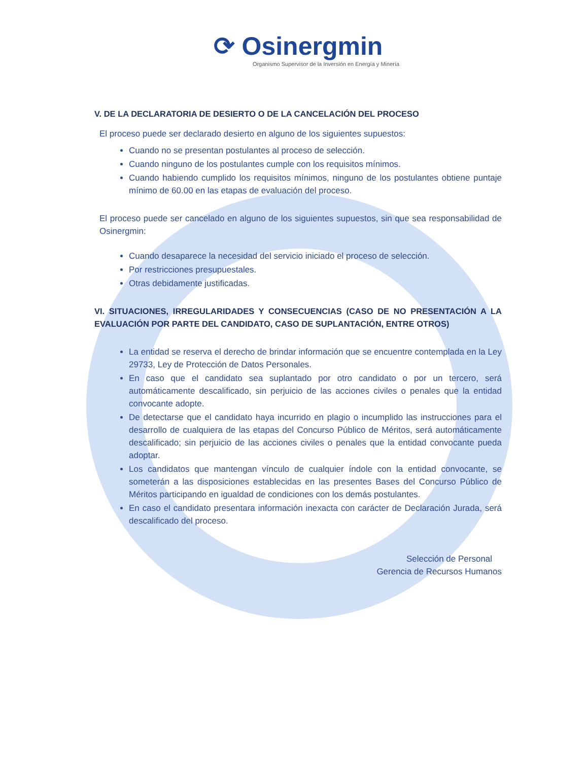⟳ Osinergmin
Organismo Supervisor de la Inversión en Energía y Minería
V. DE LA DECLARATORIA DE DESIERTO O DE LA CANCELACIÓN DEL PROCESO
El proceso puede ser declarado desierto en alguno de los siguientes supuestos:
Cuando no se presentan postulantes al proceso de selección.
Cuando ninguno de los postulantes cumple con los requisitos mínimos.
Cuando habiendo cumplido los requisitos mínimos, ninguno de los postulantes obtiene puntaje mínimo de 60.00 en las etapas de evaluación del proceso.
El proceso puede ser cancelado en alguno de los siguientes supuestos, sin que sea responsabilidad de Osinergmin:
Cuando desaparece la necesidad del servicio iniciado el proceso de selección.
Por restricciones presupuestales.
Otras debidamente justificadas.
VI. SITUACIONES, IRREGULARIDADES Y CONSECUENCIAS (CASO DE NO PRESENTACIÓN A LA EVALUACIÓN POR PARTE DEL CANDIDATO, CASO DE SUPLANTACIÓN, ENTRE OTROS)
La entidad se reserva el derecho de brindar información que se encuentre contemplada en la Ley 29733, Ley de Protección de Datos Personales.
En caso que el candidato sea suplantado por otro candidato o por un tercero, será automáticamente descalificado, sin perjuicio de las acciones civiles o penales que la entidad convocante adopte.
De detectarse que el candidato haya incurrido en plagio o incumplido las instrucciones para el desarrollo de cualquiera de las etapas del Concurso Público de Méritos, será automáticamente descalificado; sin perjuicio de las acciones civiles o penales que la entidad convocante pueda adoptar.
Los candidatos que mantengan vínculo de cualquier índole con la entidad convocante, se someterán a las disposiciones establecidas en las presentes Bases del Concurso Público de Méritos participando en igualdad de condiciones con los demás postulantes.
En caso el candidato presentara información inexacta con carácter de Declaración Jurada, será descalificado del proceso.
Selección de Personal
Gerencia de Recursos Humanos